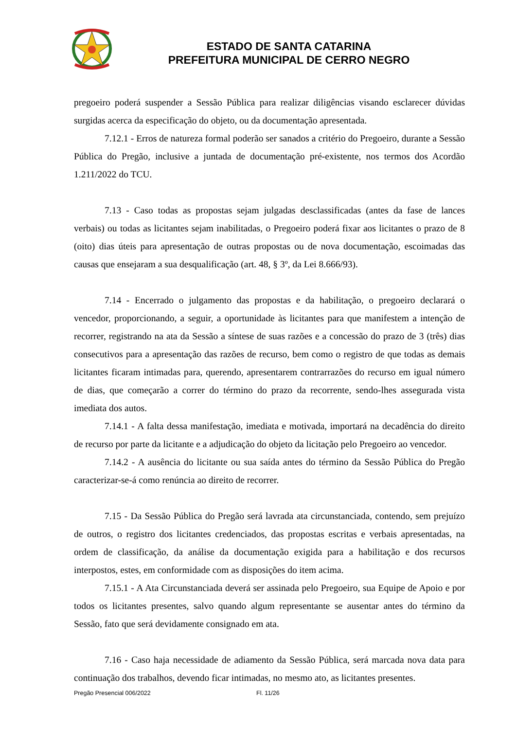ESTADO DE SANTA CATARINA
PREFEITURA MUNICIPAL DE CERRO NEGRO
pregoeiro poderá suspender a Sessão Pública para realizar diligências visando esclarecer dúvidas surgidas acerca da especificação do objeto, ou da documentação apresentada.
7.12.1 - Erros de natureza formal poderão ser sanados a critério do Pregoeiro, durante a Sessão Pública do Pregão, inclusive a juntada de documentação pré-existente, nos termos dos Acordão 1.211/2022 do TCU.
7.13 - Caso todas as propostas sejam julgadas desclassificadas (antes da fase de lances verbais) ou todas as licitantes sejam inabilitadas, o Pregoeiro poderá fixar aos licitantes o prazo de 8 (oito) dias úteis para apresentação de outras propostas ou de nova documentação, escoimadas das causas que ensejaram a sua desqualificação (art. 48, § 3º, da Lei 8.666/93).
7.14 - Encerrado o julgamento das propostas e da habilitação, o pregoeiro declarará o vencedor, proporcionando, a seguir, a oportunidade às licitantes para que manifestem a intenção de recorrer, registrando na ata da Sessão a síntese de suas razões e a concessão do prazo de 3 (três) dias consecutivos para a apresentação das razões de recurso, bem como o registro de que todas as demais licitantes ficaram intimadas para, querendo, apresentarem contrarrazões do recurso em igual número de dias, que começarão a correr do término do prazo da recorrente, sendo-lhes assegurada vista imediata dos autos.
7.14.1 - A falta dessa manifestação, imediata e motivada, importará na decadência do direito de recurso por parte da licitante e a adjudicação do objeto da licitação pelo Pregoeiro ao vencedor.
7.14.2 - A ausência do licitante ou sua saída antes do término da Sessão Pública do Pregão caracterizar-se-á como renúncia ao direito de recorrer.
7.15 - Da Sessão Pública do Pregão será lavrada ata circunstanciada, contendo, sem prejuízo de outros, o registro dos licitantes credenciados, das propostas escritas e verbais apresentadas, na ordem de classificação, da análise da documentação exigida para a habilitação e dos recursos interpostos, estes, em conformidade com as disposições do item acima.
7.15.1 - A Ata Circunstanciada deverá ser assinada pelo Pregoeiro, sua Equipe de Apoio e por todos os licitantes presentes, salvo quando algum representante se ausentar antes do término da Sessão, fato que será devidamente consignado em ata.
7.16 - Caso haja necessidade de adiamento da Sessão Pública, será marcada nova data para continuação dos trabalhos, devendo ficar intimadas, no mesmo ato, as licitantes presentes.
Pregão Presencial 006/2022 Fl. 11/26